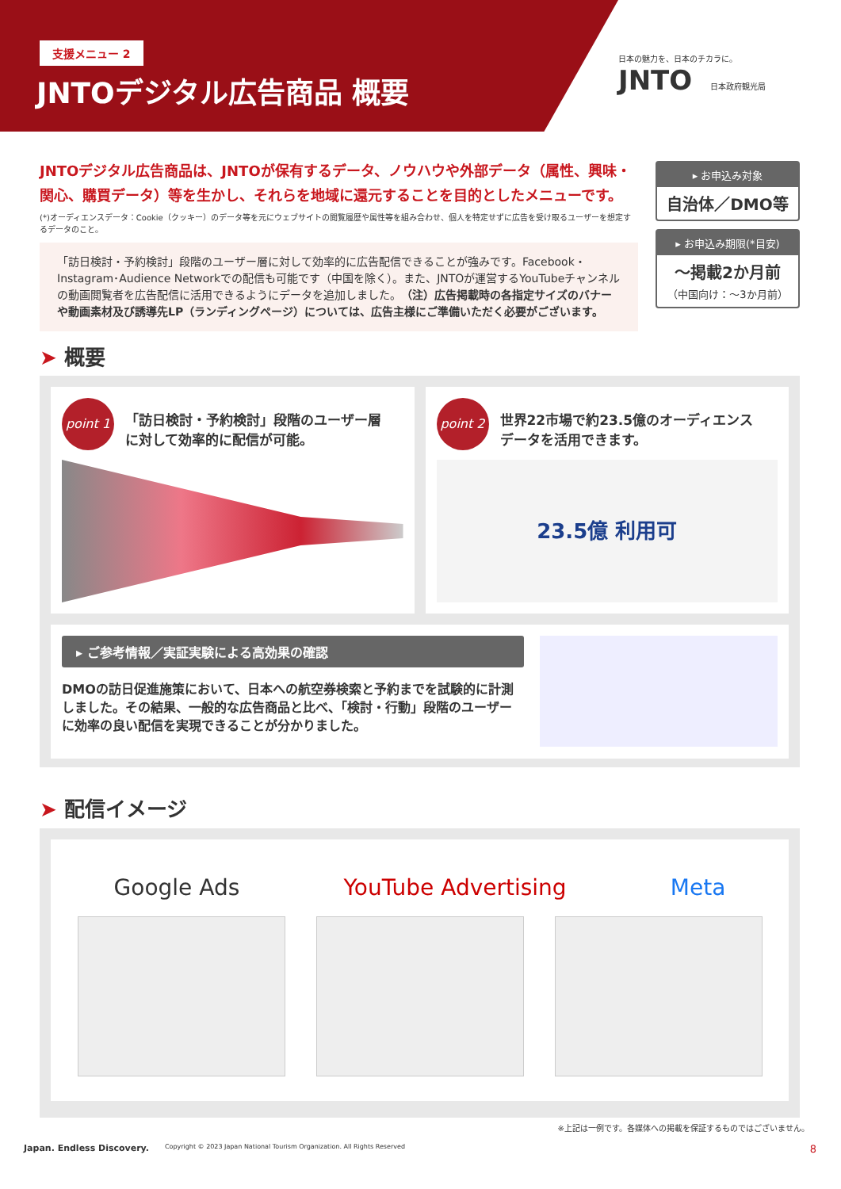支援メニュー 2
JNTOデジタル広告商品 概要
日本の魅力を、日本のチカラに。
JNTO 日本政府観光局
JNTOデジタル広告商品は、JNTOが保有するデータ、ノウハウや外部データ（属性、興味・関心、購買データ）等を生かし、それらを地域に還元することを目的としたメニューです。
(*)オーディエンスデータ：Cookie（クッキー）のデータ等を元にウェブサイトの閲覧履歴や属性等を組み合わせ、個人を特定せずに広告を受け取るユーザーを想定するデータのこと。
「訪日検討・予約検討」段階のユーザー層に対して効率的に広告配信できることが強みです。Facebook・Instagram･Audience Networkでの配信も可能です（中国を除く）。また、JNTOが運営するYouTubeチャンネルの動画閲覧者を広告配信に活用できるようにデータを追加しました。（注）広告掲載時の各指定サイズのバナーや動画素材及び誘導先LP（ランディングページ）については、広告主様にご準備いただく必要がございます。
▸ お申込み対象
自治体／DMO等
▸ お申込み期限(*目安)
～掲載2か月前
（中国向け：～3か月前）
➤ 概要
point 1 「訪日検討・予約検討」段階のユーザー層に対して効率的に配信が可能。
point 2 世界22市場で約23.5億のオーディエンスデータを活用できます。
23.5億 利用可
▸ ご参考情報／実証実験による高効果の確認
DMOの訪日促進施策において、日本への航空券検索と予約までを試験的に計測しました。その結果、一般的な広告商品と比べ、「検討・行動」段階のユーザーに効率の良い配信を実現できることが分かりました。
➤ 配信イメージ
Google Ads YouTube Advertising Meta
※上記は一例です。各媒体への掲載を保証するものではございません。
Japan. Endless Discovery. Copyright © 2023 Japan National Tourism Organization. All Rights Reserved 8